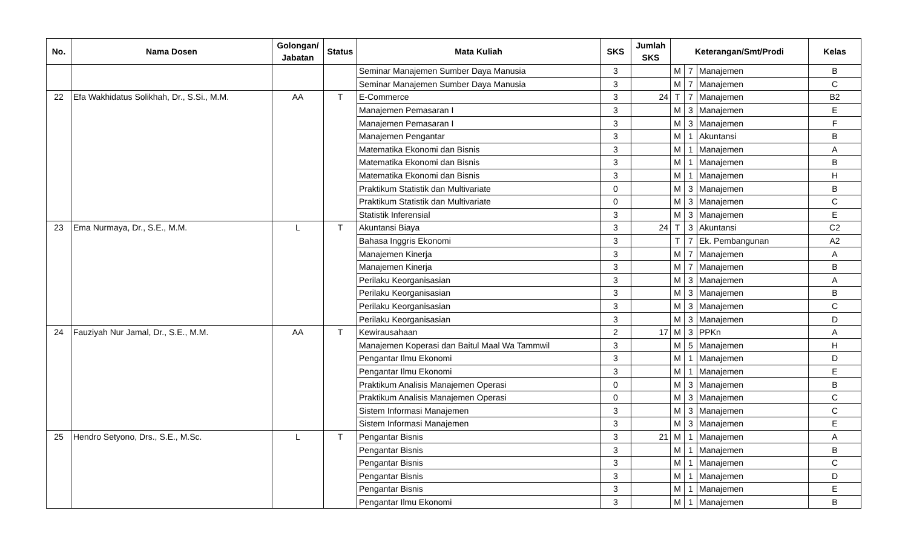| No. | Nama Dosen | Golongan/ Jabatan | Status | Mata Kuliah | SKS | Jumlah SKS | Keterangan/Smt/Prodi | | | Kelas |
| --- | --- | --- | --- | --- | --- | --- | --- | --- | --- | --- |
| | | | | Seminar Manajemen Sumber Daya Manusia | 3 | | M | 7 | Manajemen | B |
| | | | | Seminar Manajemen Sumber Daya Manusia | 3 | | M | 7 | Manajemen | C |
| 22 | Efa Wakhidatus Solikhah, Dr., S.Si., M.M. | AA | T | E-Commerce | 3 | 24 | T | 7 | Manajemen | B2 |
| | | | | Manajemen Pemasaran I | 3 | | M | 3 | Manajemen | E |
| | | | | Manajemen Pemasaran I | 3 | | M | 3 | Manajemen | F |
| | | | | Manajemen Pengantar | 3 | | M | 1 | Akuntansi | B |
| | | | | Matematika Ekonomi dan Bisnis | 3 | | M | 1 | Manajemen | A |
| | | | | Matematika Ekonomi dan Bisnis | 3 | | M | 1 | Manajemen | B |
| | | | | Matematika Ekonomi dan Bisnis | 3 | | M | 1 | Manajemen | H |
| | | | | Praktikum Statistik dan Multivariate | 0 | | M | 3 | Manajemen | B |
| | | | | Praktikum Statistik dan Multivariate | 0 | | M | 3 | Manajemen | C |
| | | | | Statistik Inferensial | 3 | | M | 3 | Manajemen | E |
| 23 | Ema Nurmaya, Dr., S.E., M.M. | L | T | Akuntansi Biaya | 3 | 24 | T | 3 | Akuntansi | C2 |
| | | | | Bahasa Inggris Ekonomi | 3 | | T | 7 | Ek. Pembangunan | A2 |
| | | | | Manajemen Kinerja | 3 | | M | 7 | Manajemen | A |
| | | | | Manajemen Kinerja | 3 | | M | 7 | Manajemen | B |
| | | | | Perilaku Keorganisasian | 3 | | M | 3 | Manajemen | A |
| | | | | Perilaku Keorganisasian | 3 | | M | 3 | Manajemen | B |
| | | | | Perilaku Keorganisasian | 3 | | M | 3 | Manajemen | C |
| | | | | Perilaku Keorganisasian | 3 | | M | 3 | Manajemen | D |
| 24 | Fauziyah Nur Jamal, Dr., S.E., M.M. | AA | T | Kewirausahaan | 2 | 17 | M | 3 | PPKn | A |
| | | | | Manajemen Koperasi dan Baitul Maal Wa Tammwil | 3 | | M | 5 | Manajemen | H |
| | | | | Pengantar Ilmu Ekonomi | 3 | | M | 1 | Manajemen | D |
| | | | | Pengantar Ilmu Ekonomi | 3 | | M | 1 | Manajemen | E |
| | | | | Praktikum Analisis Manajemen Operasi | 0 | | M | 3 | Manajemen | B |
| | | | | Praktikum Analisis Manajemen Operasi | 0 | | M | 3 | Manajemen | C |
| | | | | Sistem Informasi Manajemen | 3 | | M | 3 | Manajemen | C |
| | | | | Sistem Informasi Manajemen | 3 | | M | 3 | Manajemen | E |
| 25 | Hendro Setyono, Drs., S.E., M.Sc. | L | T | Pengantar Bisnis | 3 | 21 | M | 1 | Manajemen | A |
| | | | | Pengantar Bisnis | 3 | | M | 1 | Manajemen | B |
| | | | | Pengantar Bisnis | 3 | | M | 1 | Manajemen | C |
| | | | | Pengantar Bisnis | 3 | | M | 1 | Manajemen | D |
| | | | | Pengantar Bisnis | 3 | | M | 1 | Manajemen | E |
| | | | | Pengantar Ilmu Ekonomi | 3 | | M | 1 | Manajemen | B |